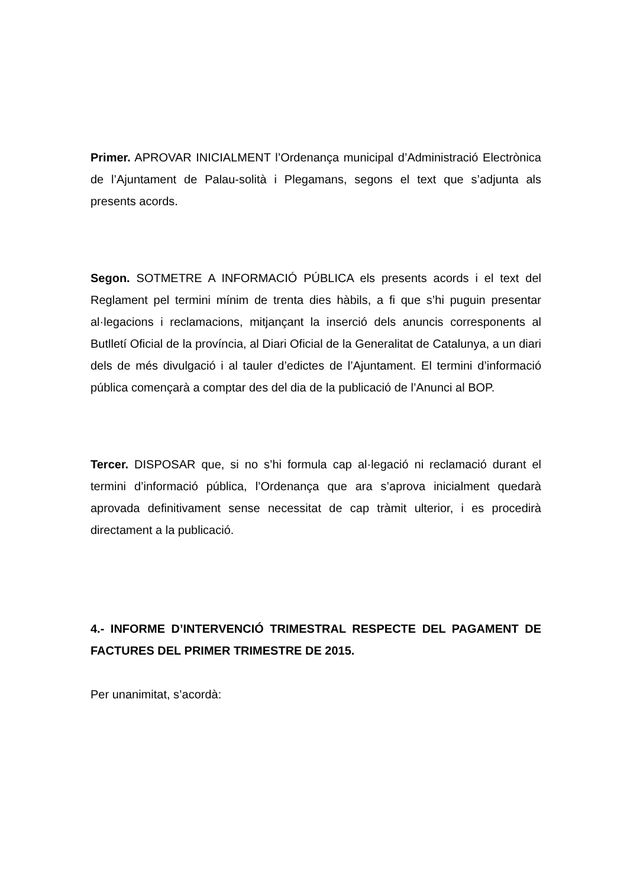Primer. APROVAR INICIALMENT l’Ordenança municipal d’Administració Electrònica de l’Ajuntament de Palau-solità i Plegamans, segons el text que s’adjunta als presents acords.
Segon. SOTMETRE A INFORMACIÓ PÚBLICA els presents acords i el text del Reglament pel termini mínim de trenta dies hàbils, a fi que s’hi puguin presentar al·legacions i reclamacions, mitjançant la inserció dels anuncis corresponents al Butlletí Oficial de la província, al Diari Oficial de la Generalitat de Catalunya, a un diari dels de més divulgació i al tauler d’edictes de l’Ajuntament. El termini d’informació pública començarà a comptar des del dia de la publicació de l’Anunci al BOP.
Tercer. DISPOSAR que, si no s’hi formula cap al·legació ni reclamació durant el termini d’informació pública, l’Ordenança que ara s’aprova inicialment quedarà aprovada definitivament sense necessitat de cap tràmit ulterior, i es procedirà directament a la publicació.
4.- INFORME D’INTERVENCIÓ TRIMESTRAL RESPECTE DEL PAGAMENT DE FACTURES DEL PRIMER TRIMESTRE DE 2015.
Per unanimitat, s’acordà: